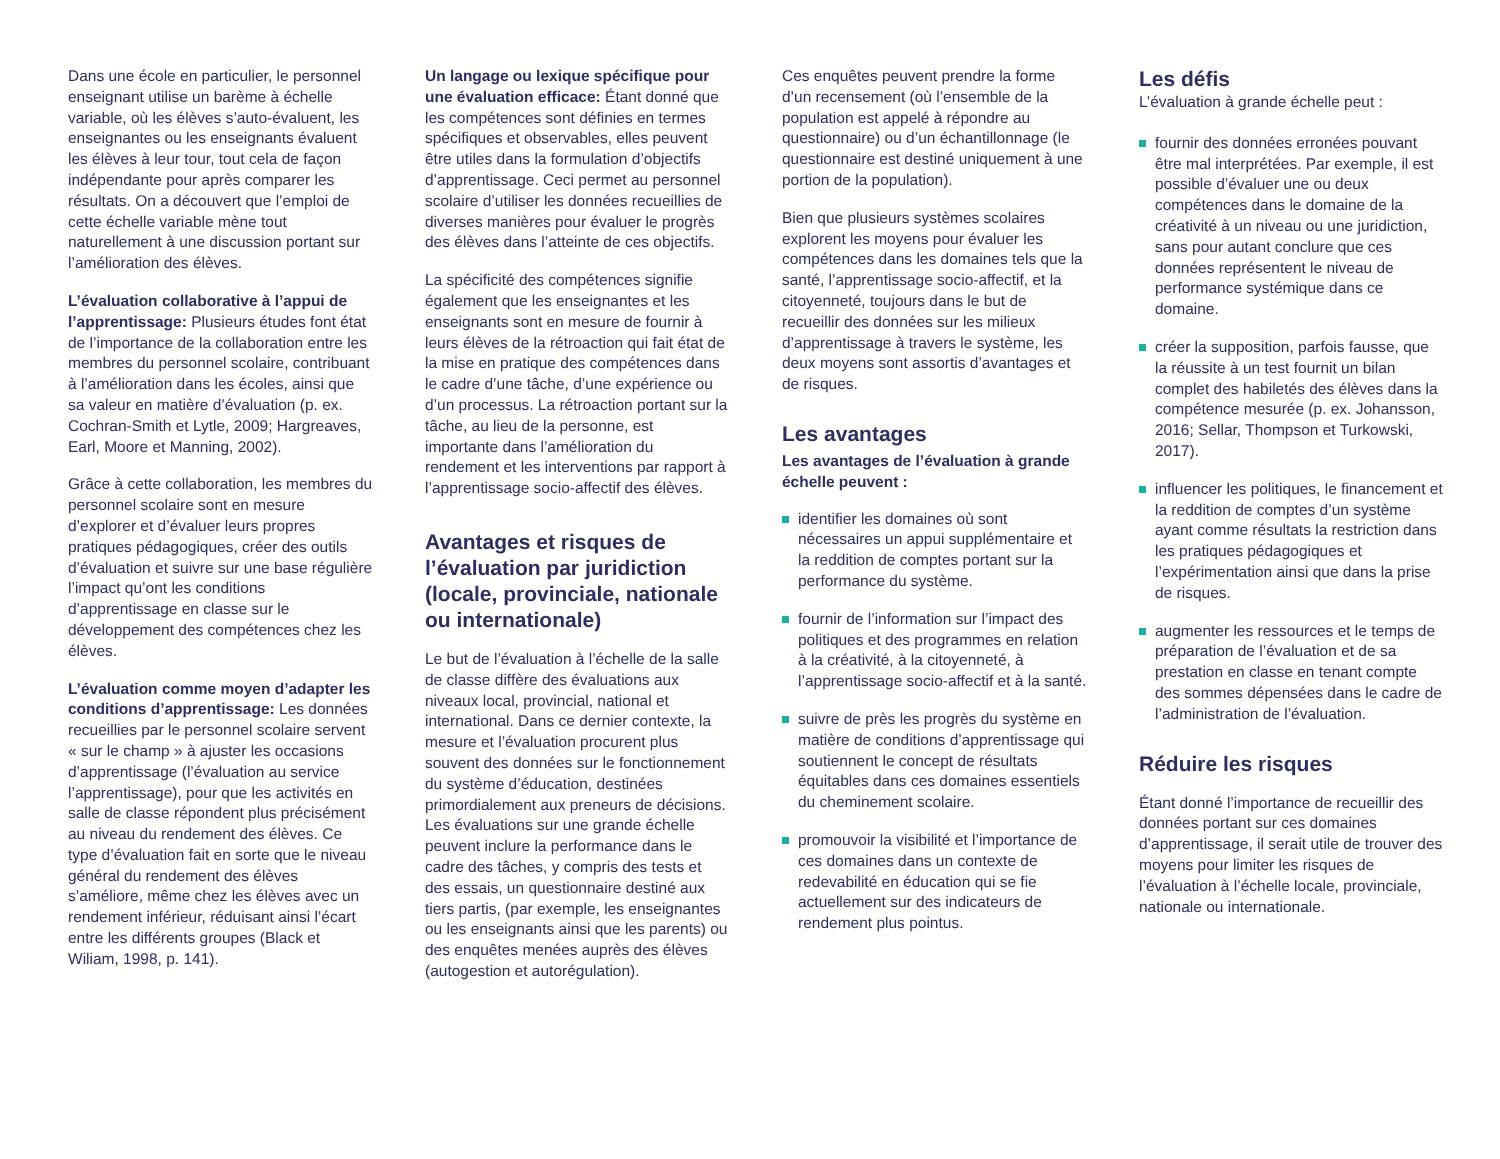Dans une école en particulier, le personnel enseignant utilise un barème à échelle variable, où les élèves s’auto-évaluent, les enseignantes ou les enseignants évaluent les élèves à leur tour, tout cela de façon indépendante pour après comparer les résultats. On a découvert que l’emploi de cette échelle variable mène tout naturellement à une discussion portant sur l’amélioration des élèves.
L’évaluation collaborative à l’appui de l’apprentissage: Plusieurs études font état de l’importance de la collaboration entre les membres du personnel scolaire, contribuant à l’amélioration dans les écoles, ainsi que sa valeur en matière d’évaluation (p. ex. Cochran-Smith et Lytle, 2009; Hargreaves, Earl, Moore et Manning, 2002).
Grâce à cette collaboration, les membres du personnel scolaire sont en mesure d’explorer et d’évaluer leurs propres pratiques pédagogiques, créer des outils d’évaluation et suivre sur une base régulière l’impact qu’ont les conditions d’apprentissage en classe sur le développement des compétences chez les élèves.
L’évaluation comme moyen d’adapter les conditions d’apprentissage: Les données recueillies par le personnel scolaire servent « sur le champ » à ajuster les occasions d’apprentissage (l’évaluation au service l’apprentissage), pour que les activités en salle de classe répondent plus précisément au niveau du rendement des élèves. Ce type d’évaluation fait en sorte que le niveau général du rendement des élèves s’améliore, même chez les élèves avec un rendement inférieur, réduisant ainsi l’écart entre les différents groupes (Black et Wiliam, 1998, p. 141).
Un langage ou lexique spécifique pour une évaluation efficace: Étant donné que les compétences sont définies en termes spécifiques et observables, elles peuvent être utiles dans la formulation d’objectifs d’apprentissage. Ceci permet au personnel scolaire d’utiliser les données recueillies de diverses manières pour évaluer le progrès des élèves dans l’atteinte de ces objectifs.
La spécificité des compétences signifie également que les enseignantes et les enseignants sont en mesure de fournir à leurs élèves de la rétroaction qui fait état de la mise en pratique des compétences dans le cadre d’une tâche, d’une expérience ou d’un processus. La rétroaction portant sur la tâche, au lieu de la personne, est importante dans l’amélioration du rendement et les interventions par rapport à l’apprentissage socio-affectif des élèves.
Avantages et risques de l’évaluation par juridiction (locale, provinciale, nationale ou internationale)
Le but de l’évaluation à l’échelle de la salle de classe diffère des évaluations aux niveaux local, provincial, national et international. Dans ce dernier contexte, la mesure et l’évaluation procurent plus souvent des données sur le fonctionnement du système d’éducation, destinées primordialement aux preneurs de décisions. Les évaluations sur une grande échelle peuvent inclure la performance dans le cadre des tâches, y compris des tests et des essais, un questionnaire destiné aux tiers partis, (par exemple, les enseignantes ou les enseignants ainsi que les parents) ou des enquêtes menées auprès des élèves (autogestion et autorégulation).
Ces enquêtes peuvent prendre la forme d’un recensement (où l’ensemble de la population est appelé à répondre au questionnaire) ou d’un échantillonnage (le questionnaire est destiné uniquement à une portion de la population).
Bien que plusieurs systèmes scolaires explorent les moyens pour évaluer les compétences dans les domaines tels que la santé, l’apprentissage socio-affectif, et la citoyenneté, toujours dans le but de recueillir des données sur les milieux d’apprentissage à travers le système, les deux moyens sont assortis d’avantages et de risques.
Les avantages
Les avantages de l’évaluation à grande échelle peuvent :
identifier les domaines où sont nécessaires un appui supplémentaire et la reddition de comptes portant sur la performance du système.
fournir de l’information sur l’impact des politiques et des programmes en relation à la créativité, à la citoyenneté, à l’apprentissage socio-affectif et à la santé.
suivre de près les progrès du système en matière de conditions d’apprentissage qui soutiennent le concept de résultats équitables dans ces domaines essentiels du cheminement scolaire.
promouvoir la visibilité et l’importance de ces domaines dans un contexte de redevabilité en éducation qui se fie actuellement sur des indicateurs de rendement plus pointus.
Les défis
L’évaluation à grande échelle peut :
fournir des données erronées pouvant être mal interprétées. Par exemple, il est possible d’évaluer une ou deux compétences dans le domaine de la créativité à un niveau ou une juridiction, sans pour autant conclure que ces données représentent le niveau de performance systémique dans ce domaine.
créer la supposition, parfois fausse, que la réussite à un test fournit un bilan complet des habiletés des élèves dans la compétence mesurée (p. ex. Johansson, 2016; Sellar, Thompson et Turkowski, 2017).
influencer les politiques, le financement et la reddition de comptes d’un système ayant comme résultats la restriction dans les pratiques pédagogiques et l’expérimentation ainsi que dans la prise de risques.
augmenter les ressources et le temps de préparation de l’évaluation et de sa prestation en classe en tenant compte des sommes dépensées dans le cadre de l’administration de l’évaluation.
Réduire les risques
Étant donné l’importance de recueillir des données portant sur ces domaines d’apprentissage, il serait utile de trouver des moyens pour limiter les risques de l’évaluation à l’échelle locale, provinciale, nationale ou internationale.